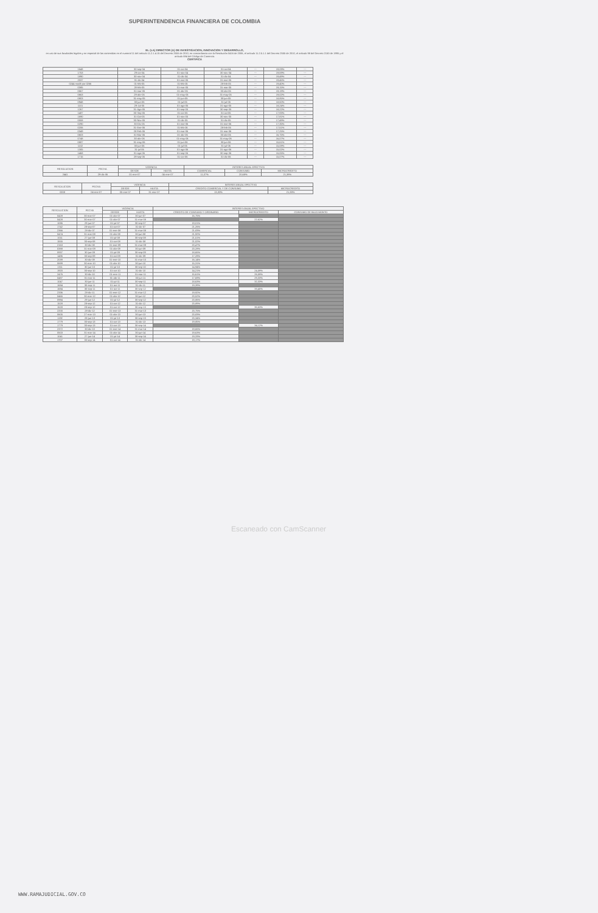SUPERINTENDENCIA FINANCIERA DE COLOMBIA
EL (LA) DIRECTOR (A) DE INVESTIGACION, INNOVACION Y DESARROLLO,
en uso de sus facultades legales y en especial de las contenidas en el numeral 11 del artículo 11.2.1.4.15 del Decreto 2555 de 2010, en concordancia con la Resolución 0416 de 2006, el artículo 11.2.5.1.1 del Decreto 2555 de 2010, el artículo 98 del Decreto 2150 de 1995 y el artículo 884 del Código de Comercio.
CERTIFICA
| 1648 | 30-sep-04 | 01-oct-04 | 31-oct-04 | --- | 19,09% | --- |
| 1753 | 29-oct-04 | 01-nov-04 | 30-nov-04 | --- | 19,59% | --- |
| 1890 | 30-nov-04 | 01-dic-04 | 31-dic-04 | --- | 19,49% | --- |
| 2037 | 31-dic-04 | 01-ene-05 | 31-ene-05 | --- | 19,45% | --- |
| 0244 modif por 0266 | 01-feb-05 | 01-feb-05 | 28-feb-05 | --- | 19,40% | --- |
| 0385 | 28-feb-05 | 01-mar-05 | 31-mar-05 | --- | 19,15% | --- |
| 0567 | 31-mar-05 | 01-abr-05 | 30-abr-05 | --- | 19,19% | --- |
| 0663 | 29-abr-05 | 01-may-05 | 31-may-05 | --- | 19,02% | --- |
| 0803 | 31-may-05 | 01-jun-05 | 30-jun-05 | --- | 18,85% | --- |
| 0948 | 30-jun-05 | 01-jul-05 | 31-jul-05 | --- | 18,50% | --- |
| 1101 | 29-Jul-05 | 01-ago-05 | 31-ago-05 | --- | 18,24% | --- |
| 1267 | 31-Ago-05 | 01-sep-05 | 30-sep-05 | --- | 18,22% | --- |
| 1487 | 30-Sep-05 | 01-oct-05 | 31-oct-05 | --- | 17,93% | --- |
| 1690 | 31-Oct-05 | 01-nov-05 | 30-nov-05 | --- | 17,81% | --- |
| 0008 | 30-Nov-05 | 01-dic-05 | 31-dic-05 | --- | 17,49% | --- |
| 0290 | 30-Dic-05 | 01-ene-06 | 31-ene-06 | --- | 17,35% | --- |
| 0206 | 31-Ene-06 | 01-feb-06 | 28-feb-06 | --- | 17,51% | --- |
| 0349 | 28-Feb-06 | 01-mar-06 | 31-mar-06 | --- | 17,25% | --- |
| 0603 | 31-Mar-06 | 01-abr-06 | 30-abr-06 | --- | 16,75% | --- |
| 0748 | 30-abr-06 | 01-may-06 | 31-may-06 | --- | 16,07% | --- |
| 0887 | 31-may-06 | 01-jun-06 | 30-jun-06 | --- | 15,61% | --- |
| 1102 | 30-jun-06 | 01-jul-06 | 31-jul-06 | --- | 15,08% | --- |
| 1305 | 31-jul-06 | 01-ago-06 | 31-ago-06 | --- | 15,02% | --- |
| 1468 | 31-ago-06 | 01-sep-06 | 30-sep-06 | --- | 15,05% | --- |
| 1715 | 29-sep-06 | 01-oct-06 | 31-dic-06 | --- | 15,07% | --- |
| RESOLUCION | FECHA | VIGENCIA | | INTERES ANUAL EFECTIVO | | |
| --- | --- | --- | --- | --- | --- | --- |
| | | DESDE | HASTA | COMERCIAL | CONSUMO | MICROCREDITO |
| 2441 | 29-dic-06 | 01-ene-07 | 04-ene-07 | 11,07% | 20,68% | 21,38% |
| RESOLUCION | FECHA | VIGENCIA | | INTERES ANUAL EFECTIVO | |
| --- | --- | --- | --- | --- | --- |
| | | DESDE | HASTA | CREDITO COMERCIAL Y DE CONSUMO | MICROCREDITO |
| 0008 | 04-ene-07 | 05-ene-07 | 31-mar-07 | 13,83% | 21,38% |
| RESOLUCION | FECHA | VIGENCIA | | INTERES ANUAL EFECTIVO | | |
| --- | --- | --- | --- | --- | --- | --- |
| | | DESDE | HASTA | CREDITO DE CONSUMO Y ORDINARIO | MICROCREDITO | CONSUMO DE BAJO MONTO |
| 0428 | 30-mar-07 | 01-abr-07 | 30-jun-07 | 16,75% | | |
| 0428 | 30-mar-07 | 01-abr-07 | 31-mar-08 | | 22,62% | |
| 1086 | 29-jun-07 | 01-jul-07 | 30-sep-07 | 19,01% | | |
| 1742 | 28-sep-07 | 01-oct-07 | 31-dic-07 | 21,26% | | |
| 2366 | 28-dic-07 | 01-ene-08 | 31-mar-08 | 21,83% | | |
| 0474 | 31-mar-08 | 01-abr-08 | 30-jun-08 | 21,92% | | |
| 1011 | 27-jun-08 | 01-jul-08 | 30-sep-08 | 21,51% | | |
| 1555 | 30-sep-08 | 01-oct-08 | 31-dic-08 | 21,02% | | |
| 2163 | 30-dic-08 | 01-ene-09 | 31-mar-09 | 20,47% | | |
| 0388 | 31-mar-09 | 01-abr-09 | 30-jun-09 | 20,28% | | |
| 0937 | 30-jun-09 | 01-jul-09 | 30-sep-09 | 18,65% | | |
| 1486 | 30-sep-09 | 01-oct-09 | 31-dic-09 | 17,28% | | |
| 2039 | 30-dic-09 | 01-ene-10 | 31-mar-10 | 16,14% | | |
| 0699 | 30-mar-10 | 01-abr-10 | 30-jun-10 | 15,31% | | |
| 1311 | 30-jun-10 | 01-jul-10 | 30-sep-10 | 14,94% | | |
| 1920 | 30-sep-10 | 01-oct-10 | 31-dic-10 | 14,21% | 24,59% | |
| 2476 | 30-dic-10 | 01-ene-11 | 31-mar-11 | 15,61% | 26,59% | |
| 0487 | 31-mar-11 | 01-abr-11 | 30-jun-11 | 17,69% | 29,33% | |
| 1047 | 30-jun-11 | 01-jul-11 | 30-sep-11 | 18,63% | 32,33% | |
| 1684 | 30-sep-11 | 01-oct-11 | 31-dic-11 | 19,39% | | |
| 1684 | 30-sep-11 | 01-oct-11 | 30-sep-12 | | 33,45% | |
| 2336 | 28-dic-11 | 01-ene-12 | 31-mar-12 | 19,92% | | |
| 0465 | 30-mar-12 | 01-abr-12 | 30-jun-12 | 20,52% | | |
| 0984 | 29-jun-12 | 01-jul-12 | 30-sep-12 | 20,86% | | |
| 1528 | 28-sep-12 | 01-oct-12 | 31-dic-12 | 20,89% | | |
| 1528 | 28-sep-12 | 01-oct-12 | 30-sep-13 | | 35,63% | |
| 2200 | 28-dic-12 | 01-ene-13 | 31-mar-13 | 20,75% | | |
| 0605 | 27-mar-13 | 01-abr-13 | 30-jun-13 | 20,83% | | |
| 1192 | 28-jun-13 | 01-jul-13 | 30-sep-13 | 20,34% | | |
| 1779 | 30-sep-13 | 01-oct-13 | 31-dic-13 | 19,85% | | |
| 1779 | 30-sep-13 | 01-oct-13 | 30-sep-14 | | 34,12% | |
| 2372 | 30-dic-13 | 01-ene-14 | 31-mar-14 | 19,65% | | |
| 0503 | 31-mar-14 | 01-abr-14 | 30-jun-14 | 19,63% | | |
| 1041 | 27-jun-14 | 01-jul-14 | 30-sep-14 | 19,33% | | |
| 1707 | 30-sep-14 | 01-oct-14 | 31-dic-14 | 19,17% | | |
Escaneado con CamScanner
WWW.RAMAJUDICIAL.GOV.CO